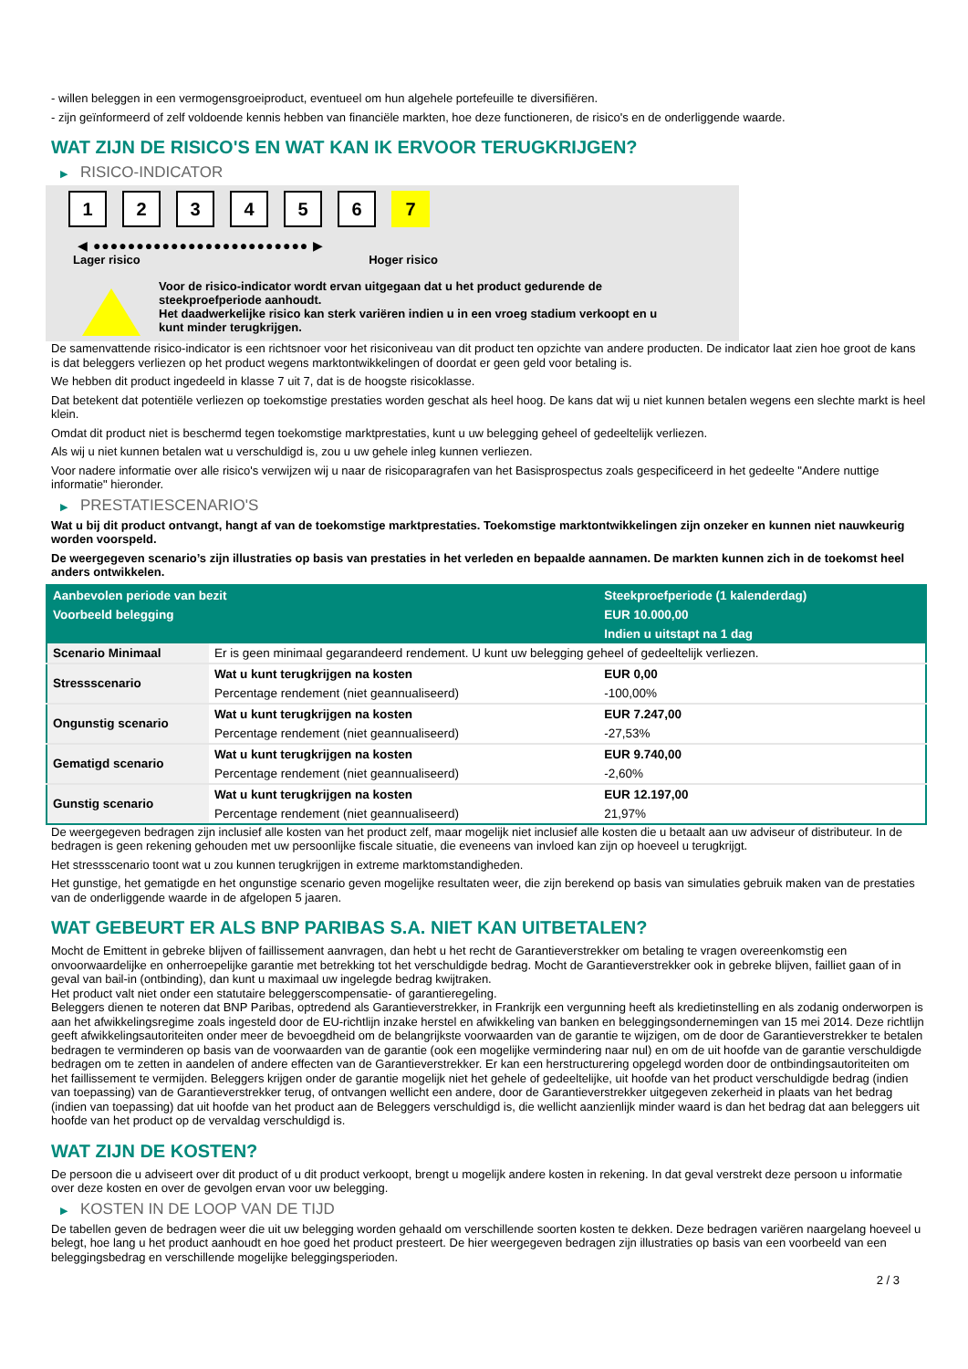- willen beleggen in een vermogensgroeiproduct, eventueel om hun algehele portefeuille te diversifiëren.
- zijn geïnformeerd of zelf voldoende kennis hebben van financiële markten, hoe deze functioneren, de risico's en de onderliggende waarde.
WAT ZIJN DE RISICO'S EN WAT KAN IK ERVOOR TERUGKRIJGEN?
▶ RISICO-INDICATOR
1 2 3 4 5 6 7
◀ ●●●●●●●●●●●●●●●●●●●●●●●●● ▶
Lager risico Hoger risico
Voor de risico-indicator wordt ervan uitgegaan dat u het product gedurende de
steekproefperiode aanhoudt.
Het daadwerkelijke risico kan sterk variëren indien u in een vroeg stadium verkoopt en u
kunt minder terugkrijgen.
De samenvattende risico-indicator is een richtsnoer voor het risiconiveau van dit product ten opzichte van andere producten. De indicator laat zien hoe groot de kans is dat beleggers verliezen op het product wegens marktontwikkelingen of doordat er geen geld voor betaling is.
We hebben dit product ingedeeld in klasse 7 uit 7, dat is de hoogste risicoklasse.
Dat betekent dat potentiële verliezen op toekomstige prestaties worden geschat als heel hoog. De kans dat wij u niet kunnen betalen wegens een slechte markt is heel klein.
Omdat dit product niet is beschermd tegen toekomstige marktprestaties, kunt u uw belegging geheel of gedeeltelijk verliezen.
Als wij u niet kunnen betalen wat u verschuldigd is, zou u uw gehele inleg kunnen verliezen.
Voor nadere informatie over alle risico's verwijzen wij u naar de risicoparagrafen van het Basisprospectus zoals gespecificeerd in het gedeelte "Andere nuttige informatie" hieronder.
▶ PRESTATIESCENARIO'S
Wat u bij dit product ontvangt, hangt af van de toekomstige marktprestaties. Toekomstige marktontwikkelingen zijn onzeker en kunnen niet nauwkeurig worden voorspeld.
De weergegeven scenario’s zijn illustraties op basis van prestaties in het verleden en bepaalde aannamen. De markten kunnen zich in de toekomst heel anders ontwikkelen.
| Aanbevolen periode van bezit | | Steekproefperiode (1 kalenderdag) |
| --- | --- | --- |
| Voorbeeld belegging | | EUR 10.000,00 |
| | | Indien u uitstapt na 1 dag |
| Scenario Minimaal | Er is geen minimaal gegarandeerd rendement. U kunt uw belegging geheel of gedeeltelijk verliezen. | |
| Stressscenario | Wat u kunt terugkrijgen na kosten | EUR 0,00 |
| | Percentage rendement (niet geannualiseerd) | -100,00% |
| Ongunstig scenario | Wat u kunt terugkrijgen na kosten | EUR 7.247,00 |
| | Percentage rendement (niet geannualiseerd) | -27,53% |
| Gematigd scenario | Wat u kunt terugkrijgen na kosten | EUR 9.740,00 |
| | Percentage rendement (niet geannualiseerd) | -2,60% |
| Gunstig scenario | Wat u kunt terugkrijgen na kosten | EUR 12.197,00 |
| | Percentage rendement (niet geannualiseerd) | 21,97% |
De weergegeven bedragen zijn inclusief alle kosten van het product zelf, maar mogelijk niet inclusief alle kosten die u betaalt aan uw adviseur of distributeur. In de bedragen is geen rekening gehouden met uw persoonlijke fiscale situatie, die eveneens van invloed kan zijn op hoeveel u terugkrijgt.
Het stressscenario toont wat u zou kunnen terugkrijgen in extreme marktomstandigheden.
Het gunstige, het gematigde en het ongunstige scenario geven mogelijke resultaten weer, die zijn berekend op basis van simulaties gebruik maken van de prestaties van de onderliggende waarde in de afgelopen 5 jaaren.
WAT GEBEURT ER ALS BNP PARIBAS S.A. NIET KAN UITBETALEN?
Mocht de Emittent in gebreke blijven of faillissement aanvragen, dan hebt u het recht de Garantieverstrekker om betaling te vragen overeenkomstig een onvoorwaardelijke en onherroepelijke garantie met betrekking tot het verschuldigde bedrag. Mocht de Garantieverstrekker ook in gebreke blijven, failliet gaan of in geval van bail-in (ontbinding), dan kunt u maximaal uw ingelegde bedrag kwijtraken.
Het product valt niet onder een statutaire beleggerscompensatie- of garantieregeling.
Beleggers dienen te noteren dat BNP Paribas, optredend als Garantieverstrekker, in Frankrijk een vergunning heeft als kredietinstelling en als zodanig onderworpen is aan het afwikkelingsregime zoals ingesteld door de EU-richtlijn inzake herstel en afwikkeling van banken en beleggingsondernemingen van 15 mei 2014. Deze richtlijn geeft afwikkelingsautoriteiten onder meer de bevoegdheid om de belangrijkste voorwaarden van de garantie te wijzigen, om de door de Garantieverstrekker te betalen bedragen te verminderen op basis van de voorwaarden van de garantie (ook een mogelijke vermindering naar nul) en om de uit hoofde van de garantie verschuldigde bedragen om te zetten in aandelen of andere effecten van de Garantieverstrekker. Er kan een herstructurering opgelegd worden door de ontbindingsautoriteiten om het faillissement te vermijden. Beleggers krijgen onder de garantie mogelijk niet het gehele of gedeeltelijke, uit hoofde van het product verschuldigde bedrag (indien van toepassing) van de Garantieverstrekker terug, of ontvangen wellicht een andere, door de Garantieverstrekker uitgegeven zekerheid in plaats van het bedrag (indien van toepassing) dat uit hoofde van het product aan de Beleggers verschuldigd is, die wellicht aanzienlijk minder waard is dan het bedrag dat aan beleggers uit hoofde van het product op de vervaldag verschuldigd is.
WAT ZIJN DE KOSTEN?
De persoon die u adviseert over dit product of u dit product verkoopt, brengt u mogelijk andere kosten in rekening. In dat geval verstrekt deze persoon u informatie over deze kosten en over de gevolgen ervan voor uw belegging.
▶ KOSTEN IN DE LOOP VAN DE TIJD
De tabellen geven de bedragen weer die uit uw belegging worden gehaald om verschillende soorten kosten te dekken. Deze bedragen variëren naargelang hoeveel u belegt, hoe lang u het product aanhoudt en hoe goed het product presteert. De hier weergegeven bedragen zijn illustraties op basis van een voorbeeld van een beleggingsbedrag en verschillende mogelijke beleggingsperioden.
2 / 3